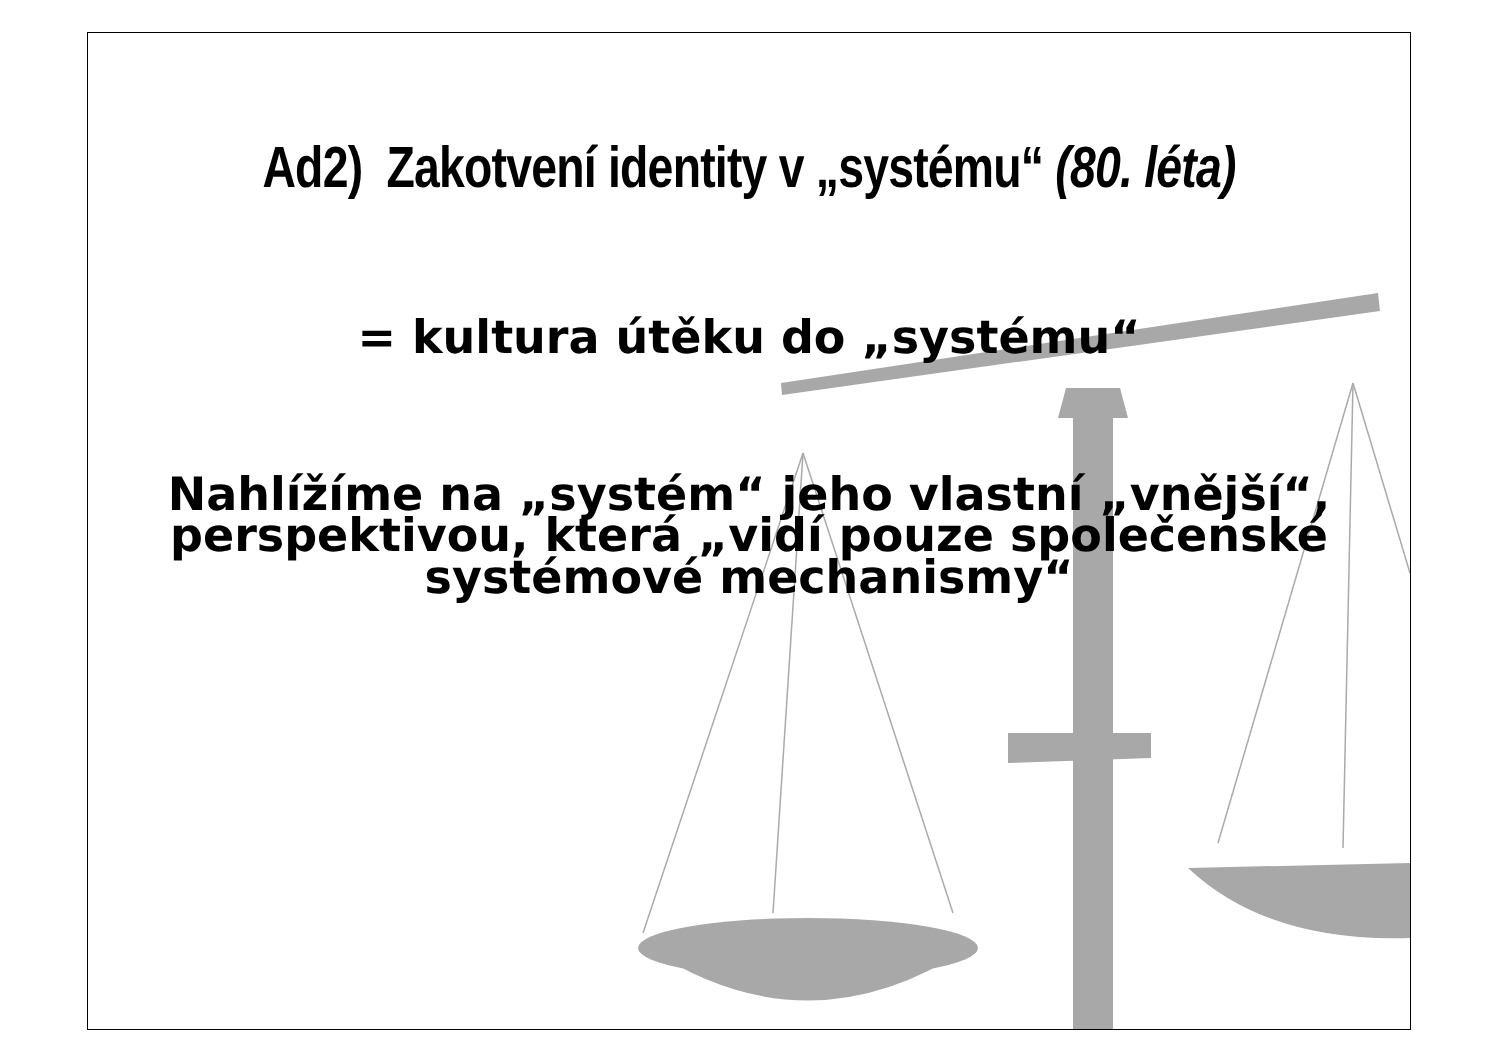Ad2) Zakotvení identity v „systému“ (80. léta)
= kultura útěku do „systému“
Nahlížíme na „systém“ jeho vlastní „vnější“, perspektivou, která „vidí pouze společenské systémové mechanismy“